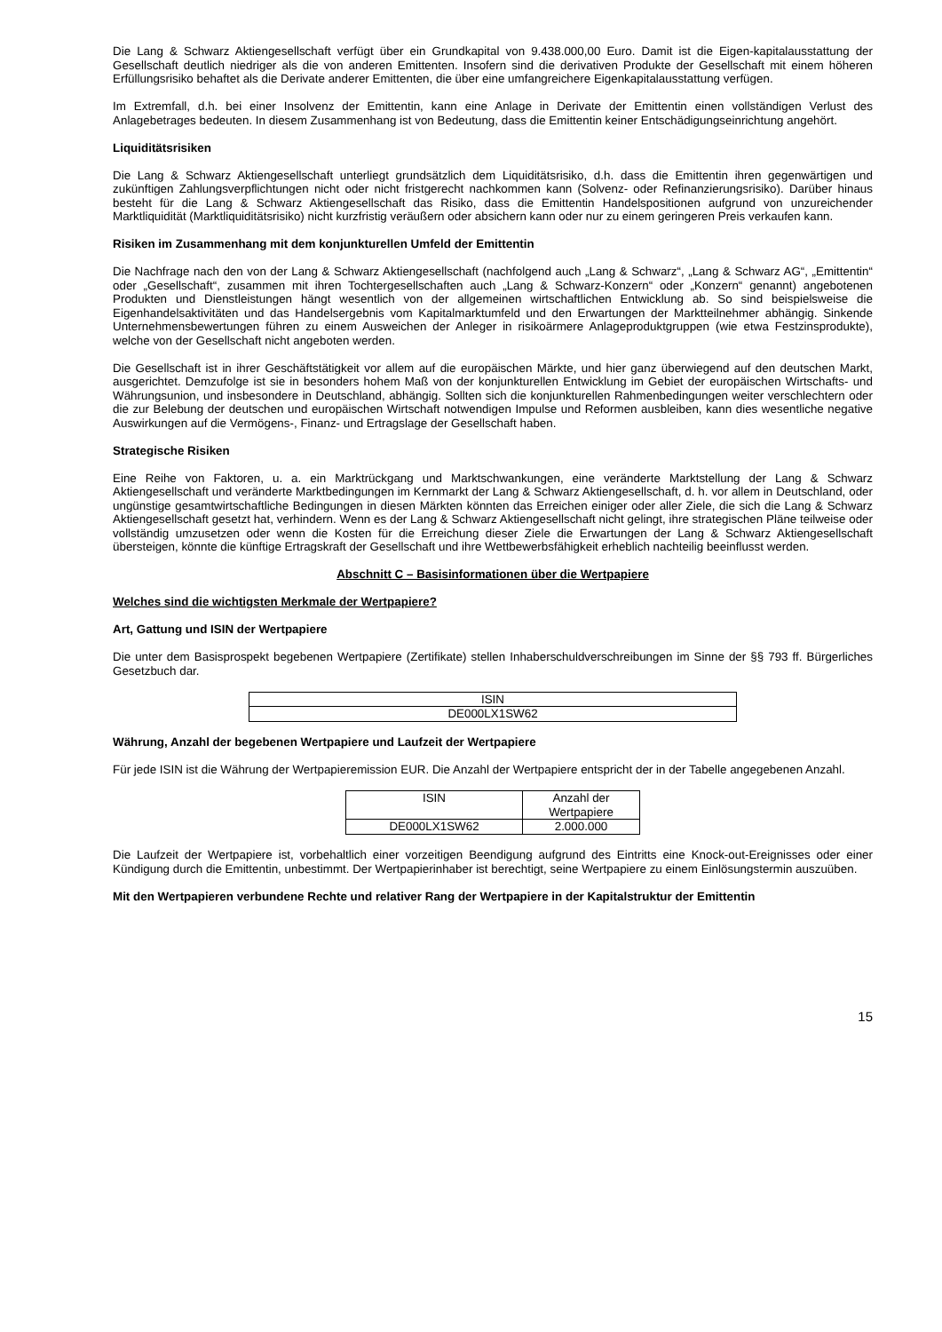Die Lang & Schwarz Aktiengesellschaft verfügt über ein Grundkapital von 9.438.000,00 Euro. Damit ist die Eigen-kapitalausstattung der Gesellschaft deutlich niedriger als die von anderen Emittenten. Insofern sind die derivativen Produkte der Gesellschaft mit einem höheren Erfüllungsrisiko behaftet als die Derivate anderer Emittenten, die über eine umfangreichere Eigenkapitalausstattung verfügen.
Im Extremfall, d.h. bei einer Insolvenz der Emittentin, kann eine Anlage in Derivate der Emittentin einen vollständigen Verlust des Anlagebetrages bedeuten. In diesem Zusammenhang ist von Bedeutung, dass die Emittentin keiner Entschädigungseinrichtung angehört.
Liquiditätsrisiken
Die Lang & Schwarz Aktiengesellschaft unterliegt grundsätzlich dem Liquiditätsrisiko, d.h. dass die Emittentin ihren gegenwärtigen und zukünftigen Zahlungsverpflichtungen nicht oder nicht fristgerecht nachkommen kann (Solvenz- oder Refinanzierungsrisiko). Darüber hinaus besteht für die Lang & Schwarz Aktiengesellschaft das Risiko, dass die Emittentin Handelspositionen aufgrund von unzureichender Marktliquidität (Marktliquiditätsrisiko) nicht kurzfristig veräußern oder absichern kann oder nur zu einem geringeren Preis verkaufen kann.
Risiken im Zusammenhang mit dem konjunkturellen Umfeld der Emittentin
Die Nachfrage nach den von der Lang & Schwarz Aktiengesellschaft (nachfolgend auch „Lang & Schwarz“, „Lang & Schwarz AG“, „Emittentin“ oder „Gesellschaft“, zusammen mit ihren Tochtergesellschaften auch „Lang & Schwarz-Konzern“ oder „Konzern“ genannt) angebotenen Produkten und Dienstleistungen hängt wesentlich von der allgemeinen wirtschaftlichen Entwicklung ab. So sind beispielsweise die Eigenhandelsaktivitäten und das Handelsergebnis vom Kapitalmarktumfeld und den Erwartungen der Marktteilnehmer abhängig. Sinkende Unternehmensbewertungen führen zu einem Ausweichen der Anleger in risikoärmere Anlageproduktgruppen (wie etwa Festzinsprodukte), welche von der Gesellschaft nicht angeboten werden.
Die Gesellschaft ist in ihrer Geschäftstätigkeit vor allem auf die europäischen Märkte, und hier ganz überwiegend auf den deutschen Markt, ausgerichtet. Demzufolge ist sie in besonders hohem Maß von der konjunkturellen Entwicklung im Gebiet der europäischen Wirtschafts- und Währungsunion, und insbesondere in Deutschland, abhängig. Sollten sich die konjunkturellen Rahmenbedingungen weiter verschlechtern oder die zur Belebung der deutschen und europäischen Wirtschaft notwendigen Impulse und Reformen ausbleiben, kann dies wesentliche negative Auswirkungen auf die Vermögens-, Finanz- und Ertragslage der Gesellschaft haben.
Strategische Risiken
Eine Reihe von Faktoren, u. a. ein Marktrückgang und Marktschwankungen, eine veränderte Marktstellung der Lang & Schwarz Aktiengesellschaft und veränderte Marktbedingungen im Kernmarkt der Lang & Schwarz Aktiengesellschaft, d. h. vor allem in Deutschland, oder ungünstige gesamtwirtschaftliche Bedingungen in diesen Märkten könnten das Erreichen einiger oder aller Ziele, die sich die Lang & Schwarz Aktiengesellschaft gesetzt hat, verhindern. Wenn es der Lang & Schwarz Aktiengesellschaft nicht gelingt, ihre strategischen Pläne teilweise oder vollständig umzusetzen oder wenn die Kosten für die Erreichung dieser Ziele die Erwartungen der Lang & Schwarz Aktiengesellschaft übersteigen, könnte die künftige Ertragskraft der Gesellschaft und ihre Wettbewerbsfähigkeit erheblich nachteilig beeinflusst werden.
Abschnitt C – Basisinformationen über die Wertpapiere
Welches sind die wichtigsten Merkmale der Wertpapiere?
Art, Gattung und ISIN der Wertpapiere
Die unter dem Basisprospekt begebenen Wertpapiere (Zertifikate) stellen Inhaberschuldverschreibungen im Sinne der §§ 793 ff. Bürgerliches Gesetzbuch dar.
| ISIN |
| --- |
| DE000LX1SW62 |
Währung, Anzahl der begebenen Wertpapiere und Laufzeit der Wertpapiere
Für jede ISIN ist die Währung der Wertpapieremission EUR. Die Anzahl der Wertpapiere entspricht der in der Tabelle angegebenen Anzahl.
| ISIN | Anzahl der Wertpapiere |
| --- | --- |
| DE000LX1SW62 | 2.000.000 |
Die Laufzeit der Wertpapiere ist, vorbehaltlich einer vorzeitigen Beendigung aufgrund des Eintritts eine Knock-out-Ereignisses oder einer Kündigung durch die Emittentin, unbestimmt. Der Wertpapierinhaber ist berechtigt, seine Wertpapiere zu einem Einlösungstermin auszuüben.
Mit den Wertpapieren verbundene Rechte und relativer Rang der Wertpapiere in der Kapitalstruktur der Emittentin
15